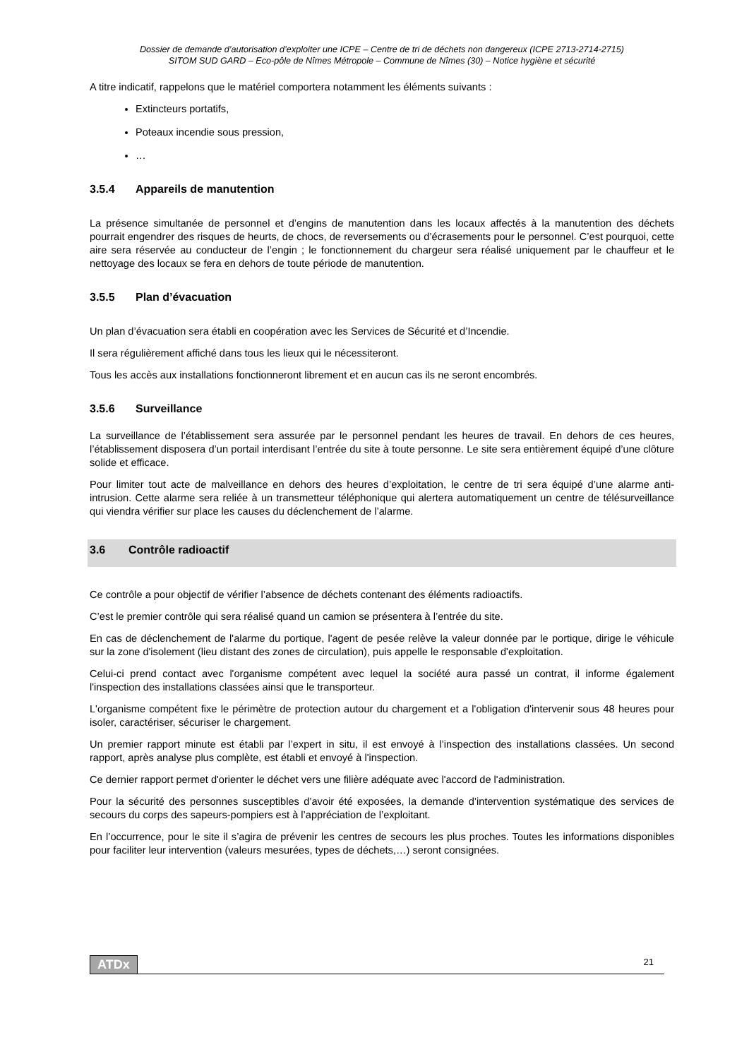Dossier de demande d’autorisation d’exploiter une ICPE – Centre de tri de déchets non dangereux (ICPE 2713-2714-2715)
SITOM SUD GARD – Eco-pôle de Nîmes Métropole – Commune de Nîmes (30) – Notice hygiène et sécurité
A titre indicatif, rappelons que le matériel comportera notamment les éléments suivants :
Extincteurs portatifs,
Poteaux incendie sous pression,
…
3.5.4 Appareils de manutention
La présence simultanée de personnel et d’engins de manutention dans les locaux affectés à la manutention des déchets pourrait engendrer des risques de heurts, de chocs, de reversements ou d’écrasements pour le personnel. C’est pourquoi, cette aire sera réservée au conducteur de l’engin ; le fonctionnement du chargeur sera réalisé uniquement par le chauffeur et le nettoyage des locaux se fera en dehors de toute période de manutention.
3.5.5 Plan d’évacuation
Un plan d’évacuation sera établi en coopération avec les Services de Sécurité et d’Incendie.
Il sera régulièrement affiché dans tous les lieux qui le nécessiteront.
Tous les accès aux installations fonctionneront librement et en aucun cas ils ne seront encombrés.
3.5.6 Surveillance
La surveillance de l’établissement sera assurée par le personnel pendant les heures de travail. En dehors de ces heures, l’établissement disposera d’un portail interdisant l’entrée du site à toute personne. Le site sera entièrement équipé d’une clôture solide et efficace.
Pour limiter tout acte de malveillance en dehors des heures d’exploitation, le centre de tri sera équipé d’une alarme anti-intrusion. Cette alarme sera reliée à un transmetteur téléphonique qui alertera automatiquement un centre de télésurveillance qui viendra vérifier sur place les causes du déclenchement de l’alarme.
3.6 Contrôle radioactif
Ce contrôle a pour objectif de vérifier l’absence de déchets contenant des éléments radioactifs.
C’est le premier contrôle qui sera réalisé quand un camion se présentera à l’entrée du site.
En cas de déclenchement de l'alarme du portique, l'agent de pesée relève la valeur donnée par le portique, dirige le véhicule sur la zone d'isolement (lieu distant des zones de circulation), puis appelle le responsable d'exploitation.
Celui-ci prend contact avec l'organisme compétent avec lequel la société aura passé un contrat, il informe également l'inspection des installations classées ainsi que le transporteur.
L'organisme compétent fixe le périmètre de protection autour du chargement et a l'obligation d'intervenir sous 48 heures pour isoler, caractériser, sécuriser le chargement.
Un premier rapport minute est établi par l’expert in situ, il est envoyé à l’inspection des installations classées. Un second rapport, après analyse plus complète, est établi et envoyé à l'inspection.
Ce dernier rapport permet d'orienter le déchet vers une filière adéquate avec l'accord de l'administration.
Pour la sécurité des personnes susceptibles d’avoir été exposées, la demande d’intervention systématique des services de secours du corps des sapeurs-pompiers est à l’appréciation de l’exploitant.
En l’occurrence, pour le site il s’agira de prévenir les centres de secours les plus proches. Toutes les informations disponibles pour faciliter leur intervention (valeurs mesurées, types de déchets,…) seront consignées.
ATDx 21